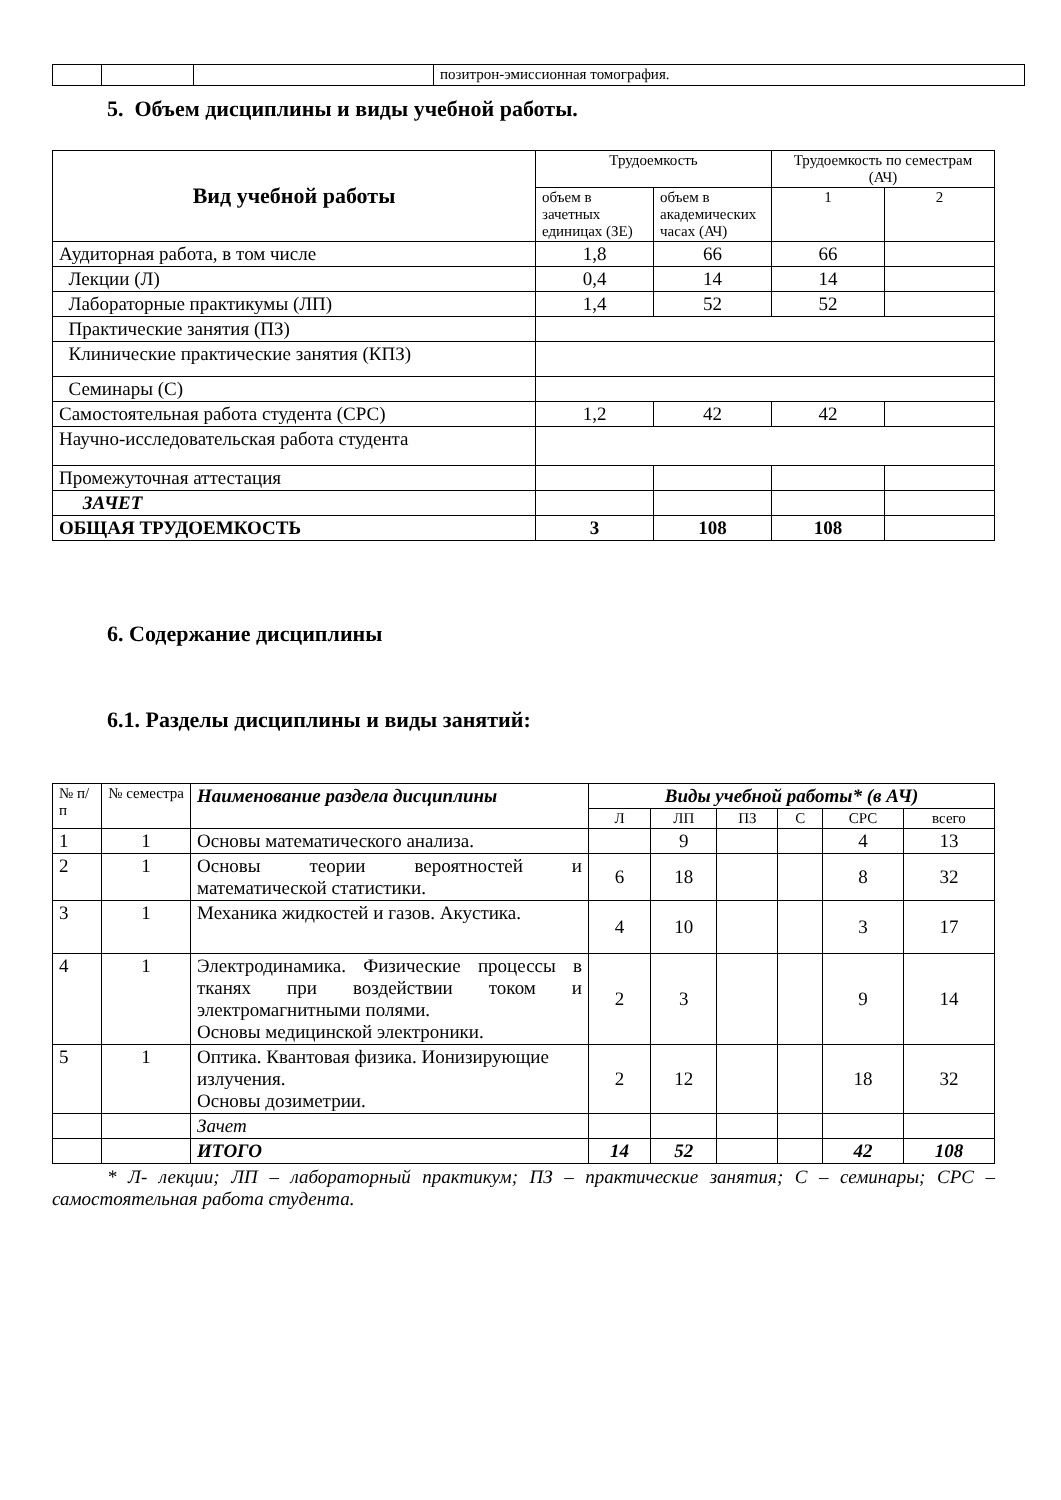| | | | позитрон-эмиссионная томография. |
5. Объем дисциплины и виды учебной работы.
| Вид учебной работы | Трудоемкость | | Трудоемкость по семестрам (АЧ) | |
| --- | --- | --- | --- | --- |
| | объем в зачетных единицах (ЗЕ) | объем в академических часах (АЧ) | 1 | 2 |
| Аудиторная работа, в том числе | 1,8 | 66 | 66 | |
| Лекции (Л) | 0,4 | 14 | 14 | |
| Лабораторные практикумы (ЛП) | 1,4 | 52 | 52 | |
| Практические занятия (ПЗ) | | | | |
| Клинические практические занятия (КПЗ) | | | | |
| Семинары (С) | | | | |
| Самостоятельная работа студента (СРС) | 1,2 | 42 | 42 | |
| Научно-исследовательская работа студента | | | | |
| Промежуточная аттестация | | | | |
| ЗАЧЕТ | | | | |
| ОБЩАЯ ТРУДОЕМКОСТЬ | 3 | 108 | 108 | |
6. Содержание дисциплины
6.1. Разделы дисциплины и виды занятий:
| № п/п | № семестра | Наименование раздела дисциплины | Виды учебной работы* (в АЧ) | | | | | |
| | | | Л | ЛП | ПЗ | С | СРС | всего |
| 1 | 1 | Основы математического анализа. | | 9 | | | 4 | 13 |
| 2 | 1 | Основы теории вероятностей и математической статистики. | 6 | 18 | | | 8 | 32 |
| 3 | 1 | Механика жидкостей и газов. Акустика. | 4 | 10 | | | 3 | 17 |
| 4 | 1 | Электродинамика. Физические процессы в тканях при воздействии током и электромагнитными полями. Основы медицинской электроники. | 2 | 3 | | | 9 | 14 |
| 5 | 1 | Оптика. Квантовая физика. Ионизирующие излучения. Основы дозиметрии. | 2 | 12 | | | 18 | 32 |
| | | Зачет | | | | | | |
| | | ИТОГО | 14 | 52 | | | 42 | 108 |
* Л- лекции; ЛП – лабораторный практикум; ПЗ – практические занятия; С – семинары; СРС – самостоятельная работа студента.